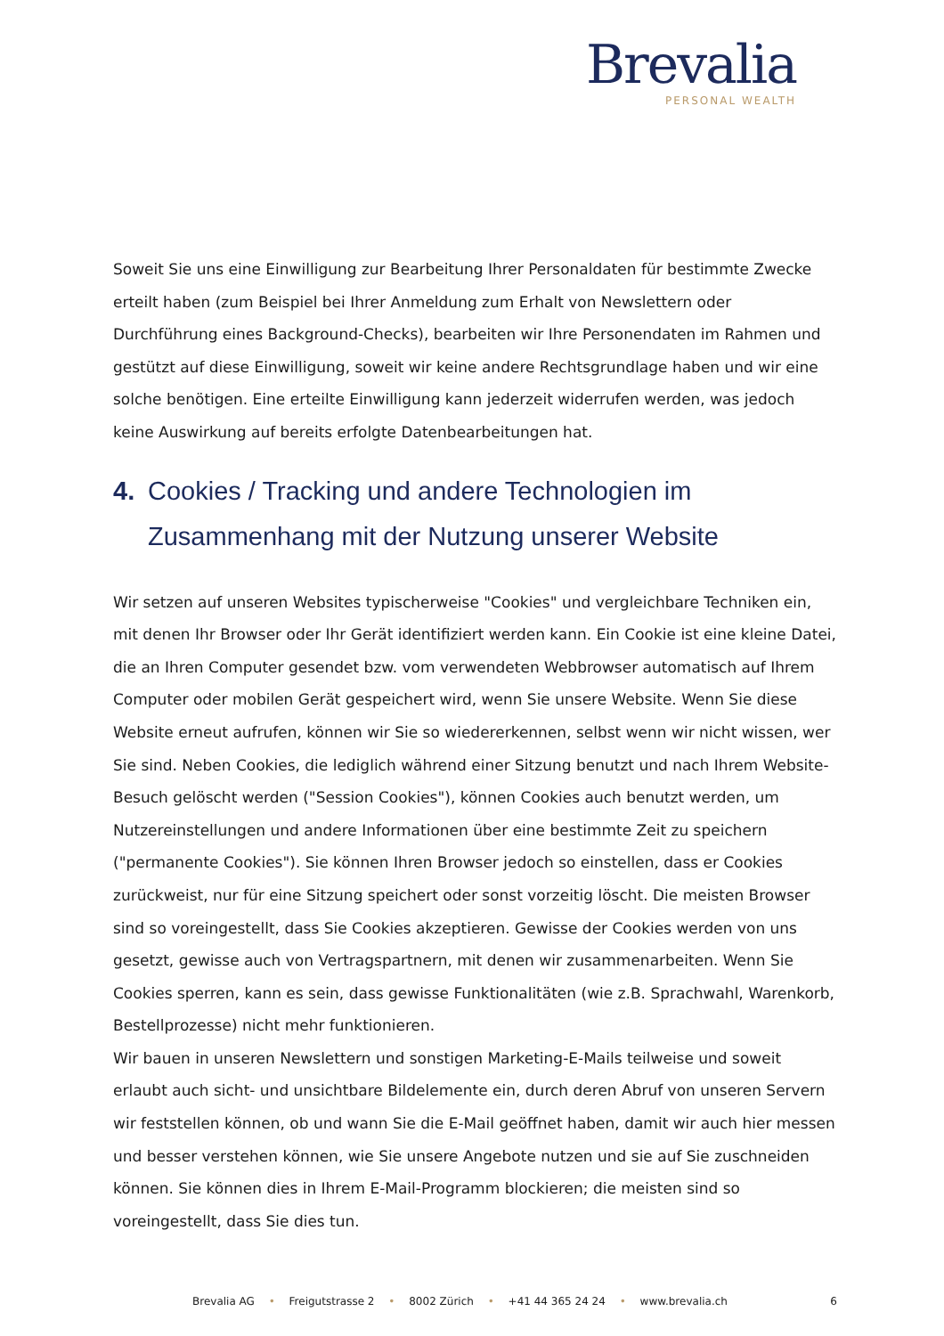Brevalia
PERSONAL WEALTH
Soweit Sie uns eine Einwilligung zur Bearbeitung Ihrer Personaldaten für bestimmte Zwecke erteilt haben (zum Beispiel bei Ihrer Anmeldung zum Erhalt von Newslettern oder Durchführung eines Background-Checks), bearbeiten wir Ihre Personendaten im Rahmen und gestützt auf diese Einwilligung, soweit wir keine andere Rechtsgrundlage haben und wir eine solche benötigen. Eine erteilte Einwilligung kann jederzeit widerrufen werden, was jedoch keine Auswirkung auf bereits erfolgte Datenbearbeitungen hat.
4. Cookies / Tracking und andere Technologien im Zusammenhang mit der Nutzung unserer Website
Wir setzen auf unseren Websites typischerweise "Cookies" und vergleichbare Techniken ein, mit denen Ihr Browser oder Ihr Gerät identifiziert werden kann. Ein Cookie ist eine kleine Datei, die an Ihren Computer gesendet bzw. vom verwendeten Webbrowser automatisch auf Ihrem Computer oder mobilen Gerät gespeichert wird, wenn Sie unsere Website. Wenn Sie diese Website erneut aufrufen, können wir Sie so wiedererkennen, selbst wenn wir nicht wissen, wer Sie sind. Neben Cookies, die lediglich während einer Sitzung benutzt und nach Ihrem Website-Besuch gelöscht werden ("Session Cookies"), können Cookies auch benutzt werden, um Nutzereinstellungen und andere Informationen über eine bestimmte Zeit zu speichern ("permanente Cookies"). Sie können Ihren Browser jedoch so einstellen, dass er Cookies zurückweist, nur für eine Sitzung speichert oder sonst vorzeitig löscht. Die meisten Browser sind so voreingestellt, dass Sie Cookies akzeptieren. Gewisse der Cookies werden von uns gesetzt, gewisse auch von Vertragspartnern, mit denen wir zusammenarbeiten. Wenn Sie Cookies sperren, kann es sein, dass gewisse Funktionalitäten (wie z.B. Sprachwahl, Warenkorb, Bestellprozesse) nicht mehr funktionieren.
Wir bauen in unseren Newslettern und sonstigen Marketing-E-Mails teilweise und soweit erlaubt auch sicht- und unsichtbare Bildelemente ein, durch deren Abruf von unseren Servern wir feststellen können, ob und wann Sie die E-Mail geöffnet haben, damit wir auch hier messen und besser verstehen können, wie Sie unsere Angebote nutzen und sie auf Sie zuschneiden können. Sie können dies in Ihrem E-Mail-Programm blockieren; die meisten sind so voreingestellt, dass Sie dies tun.
Brevalia AG • Freigutstrasse 2 • 8002 Zürich • +41 44 365 24 24 • www.brevalia.ch 6